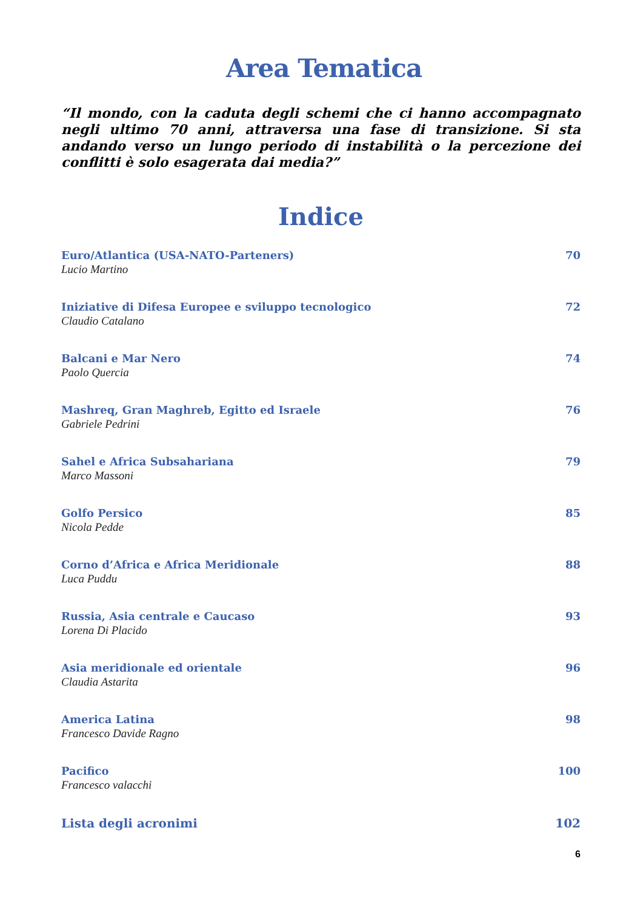Area Tematica
“Il mondo, con la caduta degli schemi che ci hanno accompagnato negli ultimo 70 anni, attraversa una fase di transizione. Si sta andando verso un lungo periodo di instabilità o la percezione dei conflitti è solo esagerata dai media?”
Indice
Euro/Atlantica (USA-NATO-Parteners) 70
Lucio Martino
Iniziative di Difesa Europee e sviluppo tecnologico 72
Claudio Catalano
Balcani e Mar Nero 74
Paolo Quercia
Mashreq, Gran Maghreb, Egitto ed Israele 76
Gabriele Pedrini
Sahel e Africa Subsahariana 79
Marco Massoni
Golfo Persico 85
Nicola Pedde
Corno d’Africa e Africa Meridionale 88
Luca Puddu
Russia, Asia centrale e Caucaso 93
Lorena Di Placido
Asia meridionale ed orientale 96
Claudia Astarita
America Latina 98
Francesco Davide Ragno
Pacifico 100
Francesco valacchi
Lista degli acronimi 102
6